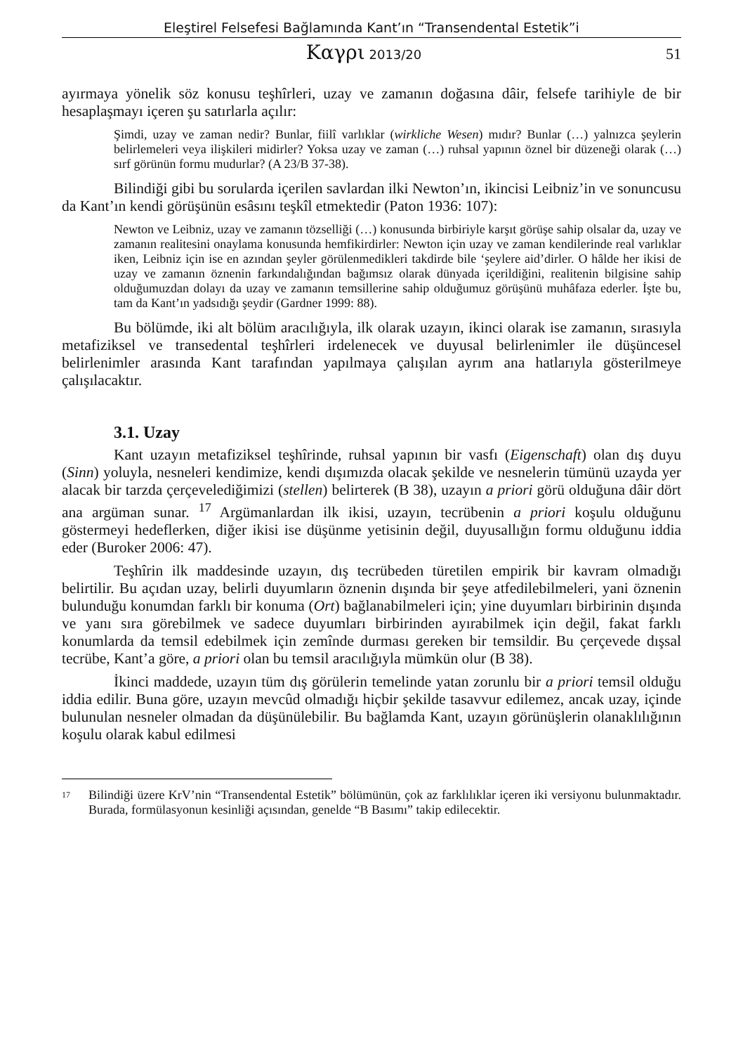Eleştirel Felsefesi Bağlamında Kant’ın “Transendental Estetik”i
Καγρι 2013/20 51
ayırmaya yönelik söz konusu teşhîrleri, uzay ve zamanın doğasına dâir, felsefe tarihiyle de bir hesaplaşmayı içeren şu satırlarla açılır:
Şimdi, uzay ve zaman nedir? Bunlar, fiilî varlıklar (wirkliche Wesen) mıdır? Bunlar (…) yalnızca şeylerin belirlemeleri veya ilişkileri midirler? Yoksa uzay ve zaman (…) ruhsal yapının öznel bir düzeneği olarak (…) sırf görünün formu mudurlar? (A 23/B 37-38).
Bilindiği gibi bu sorularda içerilen savlardan ilki Newton’ın, ikincisi Leibniz’in ve sonuncusu da Kant’ın kendi görüşünün esâsını teşkîl etmektedir (Paton 1936: 107):
Newton ve Leibniz, uzay ve zamanın tözselliği (…) konusunda birbiriyle karşıt görüşe sahip olsalar da, uzay ve zamanın realitesini onaylama konusunda hemfikirdirler: Newton için uzay ve zaman kendilerinde real varlıklar iken, Leibniz için ise en azından şeyler görülenmedikleri takdirde bile ‘şeylere aid’dirler. O hâlde her ikisi de uzay ve zamanın öznenin farkındalığından bağımsız olarak dünyada içerildiğini, realitenin bilgisine sahip olduğumuzdan dolayı da uzay ve zamanın temsillerine sahip olduğumuz görüşünü muhâfaza ederler. İşte bu, tam da Kant’ın yadsıdığı şeydir (Gardner 1999: 88).
Bu bölümde, iki alt bölüm aracılığıyla, ilk olarak uzayın, ikinci olarak ise zamanın, sırasıyla metafiziksel ve transedental teşhîrleri irdelenecek ve duyusal belirlenimler ile düşüncesel belirlenimler arasında Kant tarafından yapılmaya çalışılan ayrım ana hatlarıyla gösterilmeye çalışılacaktır.
3.1. Uzay
Kant uzayın metafiziksel teşhîrinde, ruhsal yapının bir vasfı (Eigenschaft) olan dış duyu (Sinn) yoluyla, nesneleri kendimize, kendi dışımızda olacak şekilde ve nesnelerin tümünü uzayda yer alacak bir tarzda çerçevelediğimizi (stellen) belirterek (B 38), uzayın a priori görü olduğuna dâir dört ana argüman sunar. <sup>17</sup> Argümanlardan ilk ikisi, uzayın, tecrübenin a priori koşulu olduğunu göstermeyi hedeflerken, diğer ikisi ise düşünme yetisinin değil, duyusallığın formu olduğunu iddia eder (Buroker 2006: 47).
Teşhîrin ilk maddesinde uzayın, dış tecrübeden türetilen empirik bir kavram olmadığı belirtilir. Bu açıdan uzay, belirli duyumların öznenin dışında bir şeye atfedilebilmeleri, yani öznenin bulunduğu konumdan farklı bir konuma (Ort) bağlanabilmeleri için; yine duyumları birbirinin dışında ve yanı sıra görebilmek ve sadece duyumları birbirinden ayırabilmek için değil, fakat farklı konumlarda da temsil edebilmek için zemînde durması gereken bir temsildir. Bu çerçevede dışsal tecrübe, Kant’a göre, a priori olan bu temsil aracılığıyla mümkün olur (B 38).
İkinci maddede, uzayın tüm dış görülerin temelinde yatan zorunlu bir a priori temsil olduğu iddia edilir. Buna göre, uzayın mevcûd olmadığı hiçbir şekilde tasavvur edilemez, ancak uzay, içinde bulunulan nesneler olmadan da düşünülebilir. Bu bağlamda Kant, uzayın görünüşlerin olanaklılığının koşulu olarak kabul edilmesi
<sup>17</sup> Bilindiği üzere KrV’nin “Transendental Estetik” bölümünün, çok az farklılıklar içeren iki versiyonu bulunmaktadır. Burada, formülasyonun kesinliği açısından, genelde “B Basımı” takip edilecektir.